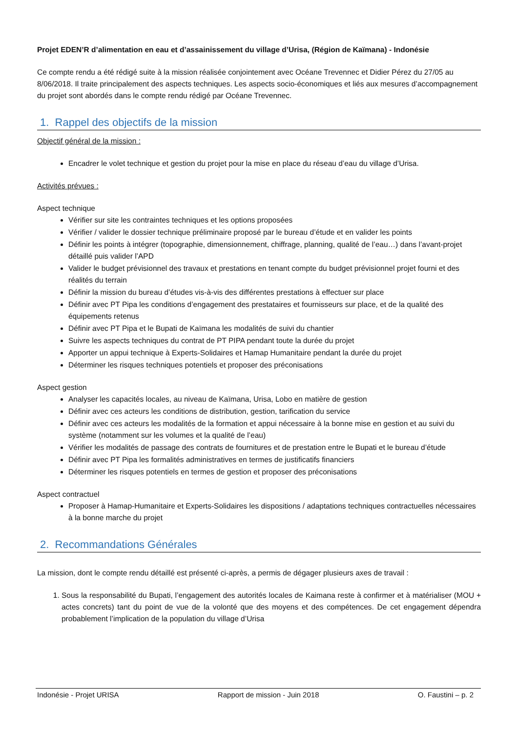Projet EDEN’R d’alimentation en eau et d’assainissement du village d’Urisa, (Région de Kaïmana) - Indonésie
Ce compte rendu a été rédigé suite à la mission réalisée conjointement avec Océane Trevennec et Didier Pérez du 27/05 au 8/06/2018. Il traite principalement des aspects techniques. Les aspects socio-économiques et liés aux mesures d’accompagnement du projet sont abordés dans le compte rendu rédigé par Océane Trevennec.
1. Rappel des objectifs de la mission
Objectif général de la mission :
Encadrer le volet technique et gestion du projet pour la mise en place du réseau d’eau du village d’Urisa.
Activités prévues :
Aspect technique
Vérifier sur site les contraintes techniques et les options proposées
Vérifier / valider le dossier technique préliminaire proposé par le bureau d’étude et en valider les points
Définir les points à intégrer (topographie, dimensionnement, chiffrage, planning, qualité de l’eau…) dans l’avant-projet détaillé puis valider l’APD
Valider le budget prévisionnel des travaux et prestations en tenant compte du budget prévisionnel projet fourni et des réalités du terrain
Définir la mission du bureau d’études vis-à-vis des différentes prestations à effectuer sur place
Définir avec PT Pipa les conditions d’engagement des prestataires et fournisseurs sur place, et de la qualité des équipements retenus
Définir avec PT Pipa et le Bupati de Kaïmana les modalités de suivi du chantier
Suivre les aspects techniques du contrat de PT PIPA pendant toute la durée du projet
Apporter un appui technique à Experts-Solidaires et Hamap Humanitaire pendant la durée du projet
Déterminer les risques techniques potentiels et proposer des préconisations
Aspect gestion
Analyser les capacités locales, au niveau de Kaïmana, Urisa, Lobo en matière de gestion
Définir avec ces acteurs les conditions de distribution, gestion, tarification du service
Définir avec ces acteurs les modalités de la formation et appui nécessaire à la bonne mise en gestion et au suivi du système (notamment sur les volumes et la qualité de l’eau)
Vérifier les modalités de passage des contrats de fournitures et de prestation entre le Bupati et le bureau d’étude
Définir avec PT Pipa les formalités administratives en termes de justificatifs financiers
Déterminer les risques potentiels en termes de gestion et proposer des préconisations
Aspect contractuel
Proposer à Hamap-Humanitaire et Experts-Solidaires les dispositions / adaptations techniques contractuelles nécessaires à la bonne marche du projet
2. Recommandations Générales
La mission, dont le compte rendu détaillé est présenté ci-après, a permis de dégager plusieurs axes de travail :
1. Sous la responsabilité du Bupati, l’engagement des autorités locales de Kaimana reste à confirmer et à matérialiser (MOU + actes concrets) tant du point de vue de la volonté que des moyens et des compétences. De cet engagement dépendra probablement l’implication de la population du village d’Urisa
Indonésie - Projet URISA Rapport de mission - Juin 2018 O. Faustini – p. 2